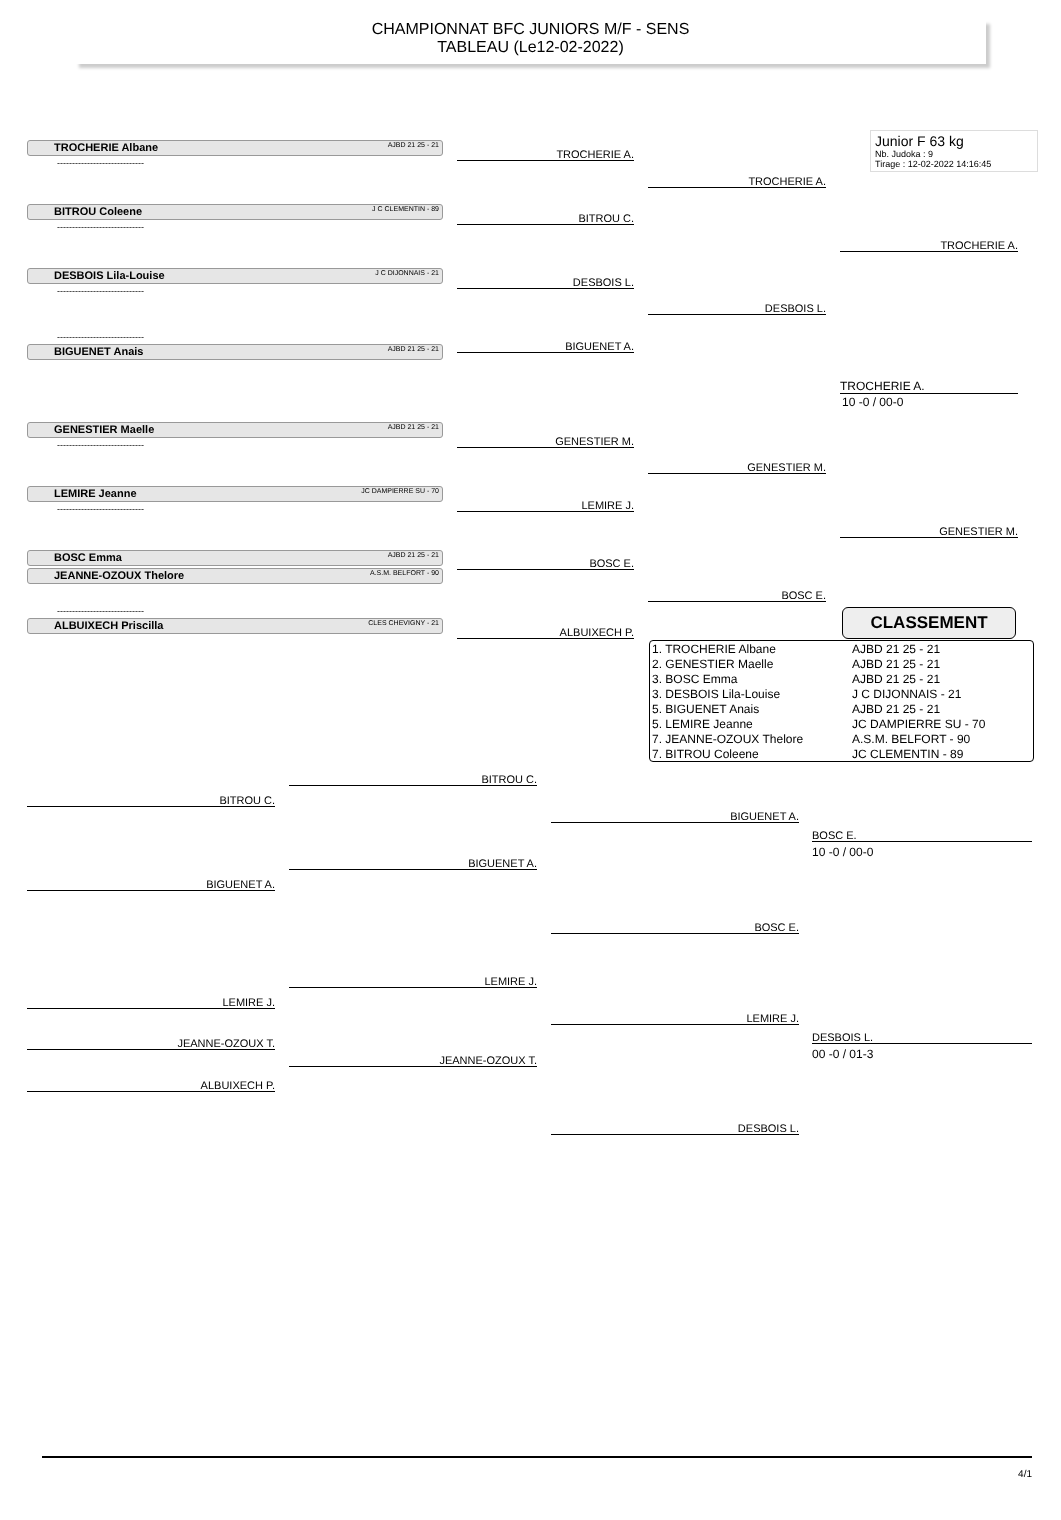CHAMPIONNAT BFC JUNIORS M/F - SENS
TABLEAU (Le12-02-2022)
Junior F 63 kg
Nb. Judoka : 9
Tirage : 12-02-2022 14:16:45
TROCHERIE Albane AJBD 21 25 - 21
-----------------------------
BITROU Coleene J C CLEMENTIN - 89
-----------------------------
DESBOIS Lila-Louise J C DIJONNAIS - 21
-----------------------------
-----------------------------
BIGUENET Anais AJBD 21 25 - 21
GENESTIER Maelle AJBD 21 25 - 21
-----------------------------
LEMIRE Jeanne JC DAMPIERRE SU - 70
-----------------------------
BOSC Emma AJBD 21 25 - 21
JEANNE-OZOUX Thelore A.S.M. BELFORT - 90
-----------------------------
ALBUIXECH Priscilla CLES CHEVIGNY - 21
TROCHERIE A.
BITROU C.
DESBOIS L.
BIGUENET A.
GENESTIER M.
LEMIRE J.
BOSC E.
ALBUIXECH P.
TROCHERIE A.
DESBOIS L.
GENESTIER M.
BOSC E.
TROCHERIE A.
GENESTIER M.
TROCHERIE A.
10 -0 / 00-0
CLASSEMENT
| 1. TROCHERIE Albane | AJBD 21 25 - 21 |
| 2. GENESTIER Maelle | AJBD 21 25 - 21 |
| 3. BOSC Emma | AJBD 21 25 - 21 |
| 3. DESBOIS Lila-Louise | J C DIJONNAIS - 21 |
| 5. BIGUENET Anais | AJBD 21 25 - 21 |
| 5. LEMIRE Jeanne | JC DAMPIERRE SU - 70 |
| 7. JEANNE-OZOUX Thelore | A.S.M. BELFORT - 90 |
| 7. BITROU Coleene | JC CLEMENTIN - 89 |
BITROU C.
BIGUENET A.
BITROU C.
BIGUENET A.
BIGUENET A.
BOSC E.
BOSC E.
10 -0 / 00-0
LEMIRE J.
JEANNE-OZOUX T.
ALBUIXECH P.
LEMIRE J.
JEANNE-OZOUX T.
LEMIRE J.
DESBOIS L.
DESBOIS L.
00 -0 / 01-3
4/1